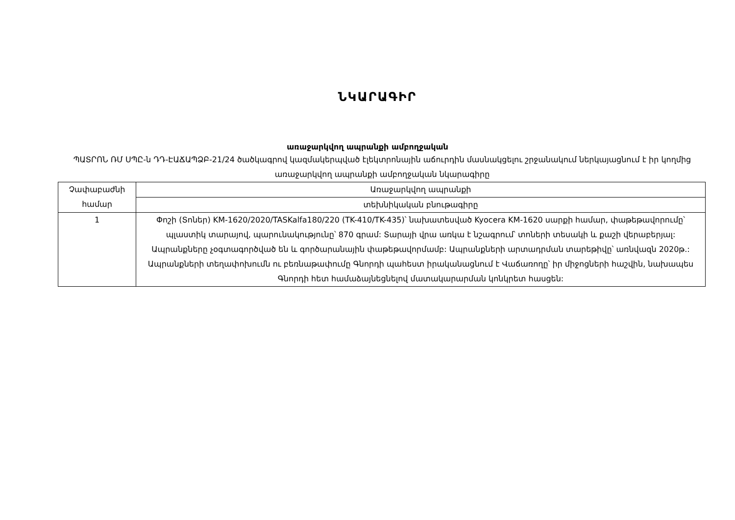ՆԿԱՐԱԳԻՐ
առաջարկվող ապրանքի ամբողջական
ՊԱՏՐՈՆ ՌՄ ՍՊԸ-ն ԴԴ-ԷԱՃԱՊՁԲ-21/24 ծածկագրով կազմակերպված էլեկտրոնային աճուրդին մասնակցելու շրջանակում ներկայացնում է իր կողմից առաջարկվող ապրանքի ամբողջական նկարագիրը
| Չափաբաժնի համար | Առաջարկվող ապրանքի |
| | տեխնիկական բնութագիրը |
| 1 | Փոշի (Տոներ) KM-1620/2020/TASKalfa180/220 (TK-410/TK-435)՝ նախատեսված Kyocera KM-1620 սարքի համար, փաթեթավորումը՝ պլաստիկ տարայով, պարունակությունը՝ 870 գրամ: Տարայի վրա առկա է նշագրում՝ տոների տեսակի և քաշի վերաբերյալ: Ապրանքները չօգտագործված են և գործարանային փաթեթավորմամբ: Ապրանքների արտադրման տարեթիվը՝ առնվազն 2020թ.: Ապրանքների տեղափոխումն ու բեռնաթափումը Գնորդի պահեստ իրականացնում է Վաճառողը՝ իր միջոցների հաշվին, նախապես Գնորդի հետ համաձայնեցնելով մատակարարման կոնկրետ հասցեն: |